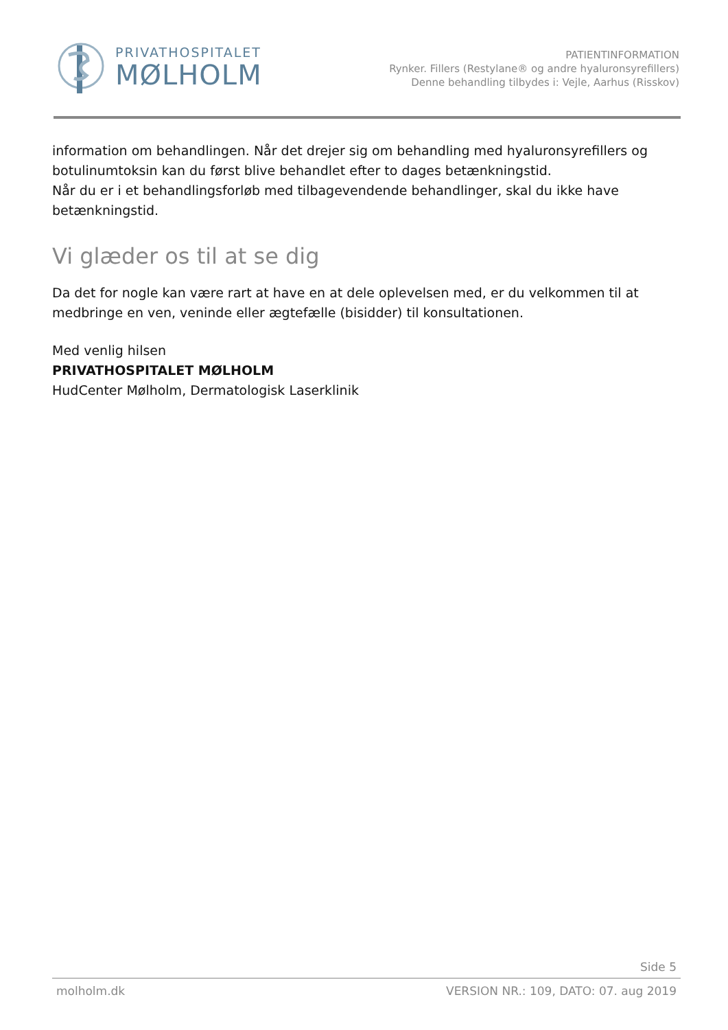PRIVATHOSPITALET
MØLHOLM
PATIENTINFORMATION
Rynker. Fillers (Restylane® og andre hyaluronsyrefillers)
Denne behandling tilbydes i: Vejle, Aarhus (Risskov)
information om behandlingen. Når det drejer sig om behandling med hyaluronsyrefillers og botulinumtoksin kan du først blive behandlet efter to dages betænkningstid.
Når du er i et behandlingsforløb med tilbagevendende behandlinger, skal du ikke have betænkningstid.
Vi glæder os til at se dig
Da det for nogle kan være rart at have en at dele oplevelsen med, er du velkommen til at medbringe en ven, veninde eller ægtefælle (bisidder) til konsultationen.
Med venlig hilsen
PRIVATHOSPITALET MØLHOLM
HudCenter Mølholm, Dermatologisk Laserklinik
Side 5
molholm.dk VERSION NR.: 109, DATO: 07. aug 2019